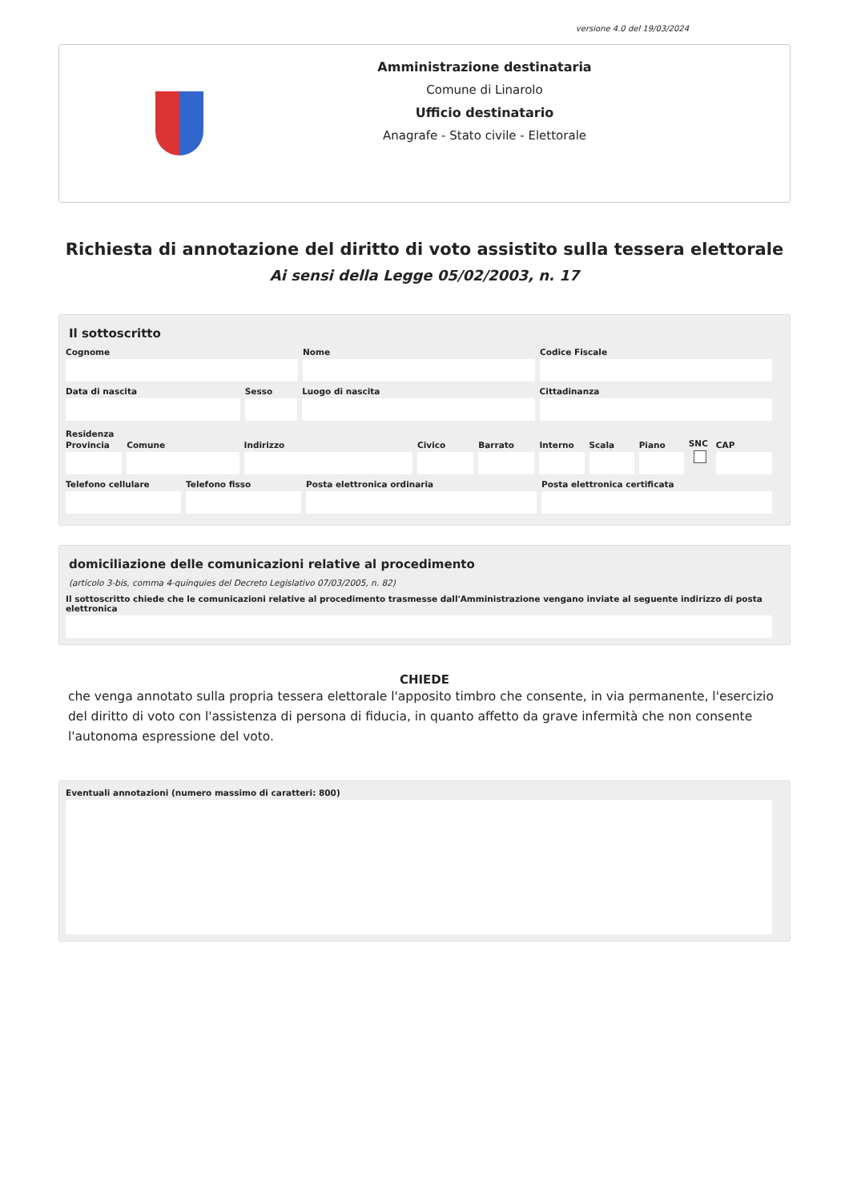versione 4.0 del 19/03/2024
Amministrazione destinataria
Comune di Linarolo
Ufficio destinatario
Anagrafe - Stato civile - Elettorale
Richiesta di annotazione del diritto di voto assistito sulla tessera elettorale
Ai sensi della Legge 05/02/2003, n. 17
Il sottoscritto
Cognome
Nome
Codice Fiscale
Data di nascita
Sesso
Luogo di nascita
Cittadinanza
Residenza
Provincia
Comune
Indirizzo
Civico
Barrato
Interno
Scala
Piano
SNC
CAP
Telefono cellulare
Telefono fisso
Posta elettronica ordinaria
Posta elettronica certificata
domiciliazione delle comunicazioni relative al procedimento
(articolo 3-bis, comma 4-quinquies del Decreto Legislativo 07/03/2005, n. 82)
Il sottoscritto chiede che le comunicazioni relative al procedimento trasmesse dall'Amministrazione vengano inviate al seguente indirizzo di posta elettronica
CHIEDE
che venga annotato sulla propria tessera elettorale l'apposito timbro che consente, in via permanente, l'esercizio del diritto di voto con l'assistenza di persona di fiducia, in quanto affetto da grave infermità che non consente l'autonoma espressione del voto.
Eventuali annotazioni (numero massimo di caratteri: 800)